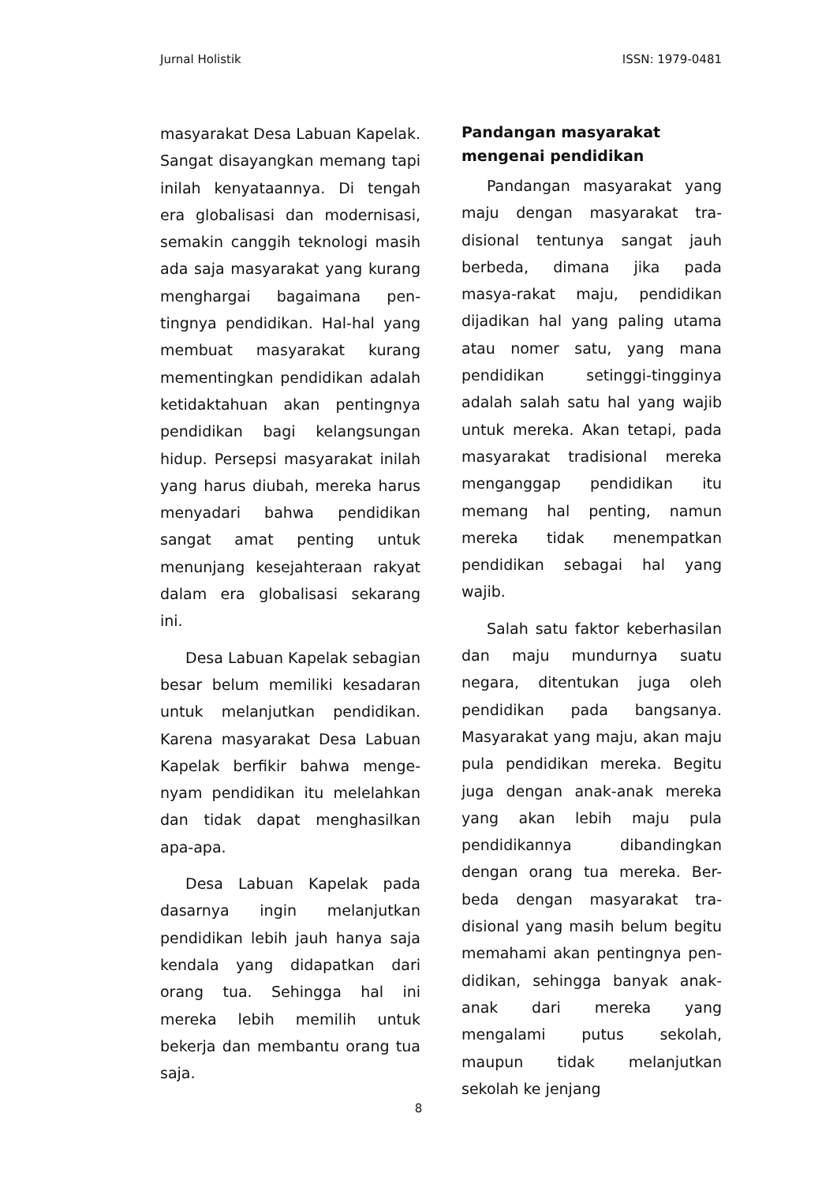Jurnal Holistik ISSN: 1979-0481
masyarakat Desa Labuan Kapelak. Sangat disayangkan memang tapi inilah kenyataannya. Di tengah era globalisasi dan modernisasi, semakin canggih teknologi masih ada saja masyarakat yang kurang menghargai bagaimana pen-tingnya pendidikan. Hal-hal yang membuat masyarakat kurang mementingkan pendidikan adalah ketidaktahuan akan pentingnya pendidikan bagi kelangsungan hidup. Persepsi masyarakat inilah yang harus diubah, mereka harus menyadari bahwa pendidikan sangat amat penting untuk menunjang kesejahteraan rakyat dalam era globalisasi sekarang ini.
Desa Labuan Kapelak sebagian besar belum memiliki kesadaran untuk melanjutkan pendidikan. Karena masyarakat Desa Labuan Kapelak berfikir bahwa menge-nyam pendidikan itu melelahkan dan tidak dapat menghasilkan apa-apa.
Desa Labuan Kapelak pada dasarnya ingin melanjutkan pendidikan lebih jauh hanya saja kendala yang didapatkan dari orang tua. Sehingga hal ini mereka lebih memilih untuk bekerja dan membantu orang tua saja.
Pandangan masyarakat
mengenai pendidikan
Pandangan masyarakat yang maju dengan masyarakat tra-disional tentunya sangat jauh berbeda, dimana jika pada masya-rakat maju, pendidikan dijadikan hal yang paling utama atau nomer satu, yang mana pendidikan setinggi-tingginya adalah salah satu hal yang wajib untuk mereka. Akan tetapi, pada masyarakat tradisional mereka menganggap pendidikan itu memang hal penting, namun mereka tidak menempatkan pendidikan sebagai hal yang wajib.
Salah satu faktor keberhasilan dan maju mundurnya suatu negara, ditentukan juga oleh pendidikan pada bangsanya. Masyarakat yang maju, akan maju pula pendidikan mereka. Begitu juga dengan anak-anak mereka yang akan lebih maju pula pendidikannya dibandingkan dengan orang tua mereka. Ber-beda dengan masyarakat tra-disional yang masih belum begitu memahami akan pentingnya pen-didikan, sehingga banyak anak-anak dari mereka yang mengalami putus sekolah, maupun tidak melanjutkan sekolah ke jenjang
8